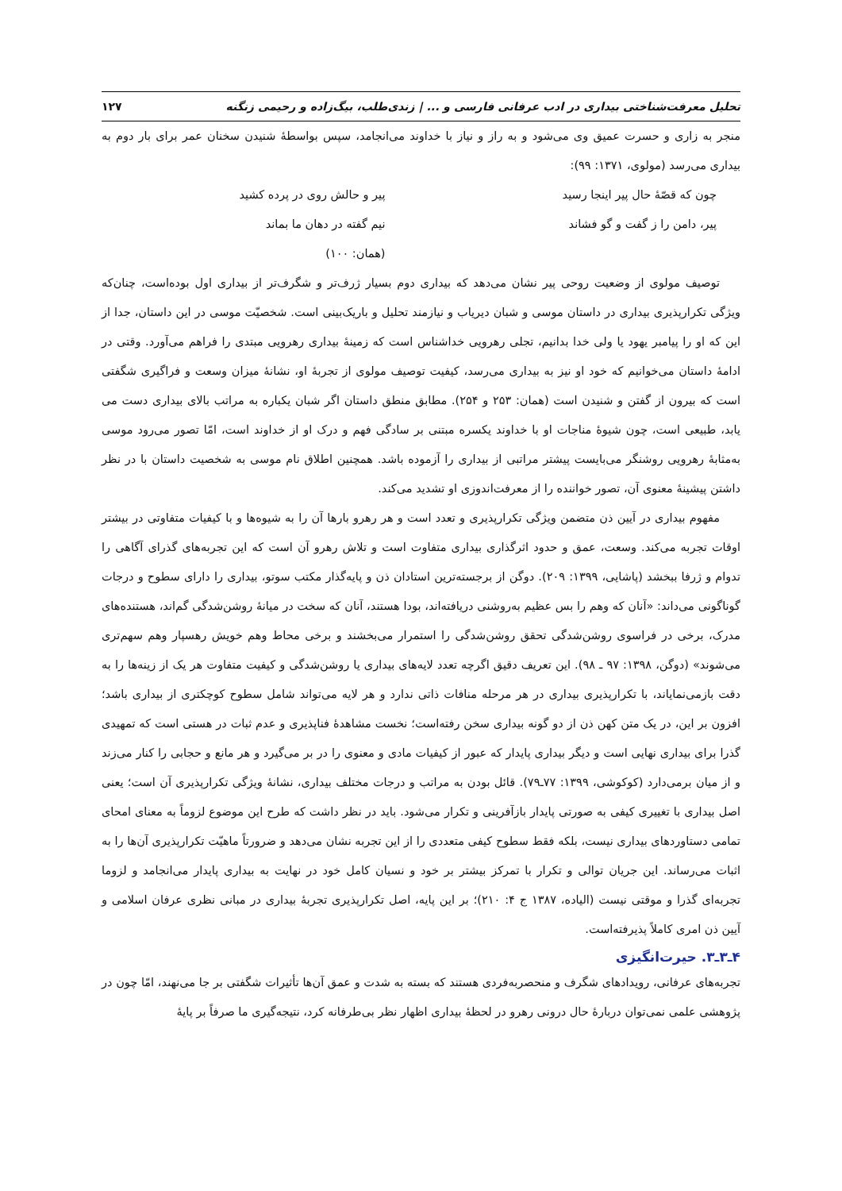تحلیل معرفت‌شناختی بیداری در ادب عرفانی فارسی و ... | زندی‌طلب، بیگ‌زاده و رحیمی زنگنه ۱۲۷
منجر به زاری و حسرت عمیق وی می‌شود و به راز و نیاز با خداوند می‌انجامد، سپس بواسطهٔ شنیدن سخنان عمر برای بار دوم به بیداری می‌رسد (مولوی، ۱۳۷۱: ۹۹):
چون که قصّهٔ حال پیر اینجا رسید پیر و حالش روی در پرده کشید پیر، دامن را ز گفت و گو فشاند نیم گفته در دهان ما بماند (همان: ۱۰۰)
توصیف مولوی از وضعیت روحی پیر نشان می‌دهد که بیداری دوم بسیار ژرف‌تر و شگرف‌تر از بیداری اول بوده‌است، چنان‌که ویژگی تکرارپذیری بیداری در داستان موسی و شبان دیریاب و نیازمند تحلیل و باریک‌بینی است. شخصیّت موسی در این داستان، جدا از این که او را پیامبر یهود یا ولی خدا بدانیم، تجلی رهرویی خداشناس است که زمینهٔ بیداری رهرویی مبتدی را فراهم می‌آورد. وقتی در ادامهٔ داستان می‌خوانیم که خود او نیز به بیداری می‌رسد، کیفیت توصیف مولوی از تجربهٔ او، نشانهٔ میزان وسعت و فراگیری شگفتی است که بیرون از گفتن و شنیدن است (همان: ۲۵۳ و ۲۵۴). مطابق منطق داستان اگر شبان یکباره به مراتب بالای بیداری دست می یابد، طبیعی است، چون شیوهٔ مناجات او با خداوند یکسره مبتنی بر سادگی فهم و درک او از خداوند است، امّا تصور می‌رود موسی به‌مثابهٔ رهرویی روشنگر می‌بایست پیشتر مراتبی از بیداری را آزموده باشد. همچنین اطلاق نام موسی به شخصیت داستان با در نظر داشتن پیشینهٔ معنوی آن، تصور خواننده را از معرفت‌اندوزی او تشدید می‌کند.
مفهوم بیداری در آیین ذن متضمن ویژگی تکرارپذیری و تعدد است و هر رهرو بارها آن را به شیوه‌ها و با کیفیات متفاوتی در بیشتر اوقات تجربه می‌کند. وسعت، عمق و حدود اثرگذاری بیداری متفاوت است و تلاش رهرو آن است که این تجربه‌های گذرای آگاهی را تدوام و ژرفا ببخشد (پاشایی، ۱۳۹۹: ۲۰۹). دوگن از برجسته‌ترین استادان ذن و پایه‌گذار مکتب سوتو، بیداری را دارای سطوح و درجات گوناگونی می‌داند: «آنان که وهم را بس عظیم به‌روشنی دریافته‌اند، بودا هستند، آنان که سخت در میانهٔ روشن‌شدگی گم‌اند، هستنده‌های مدرک، برخی در فراسوی روشن‌شدگی تحقق روشن‌شدگی را استمرار می‌بخشند و برخی محاط وهم خویش رهسپار وهم سهم‌تری می‌شوند» (دوگن، ۱۳۹۸: ۹۷ ـ ۹۸). این تعریف دقیق اگرچه تعدد لایه‌های بیداری یا روشن‌شدگی و کیفیت متفاوت هر یک از زینه‌ها را به دقت بازمی‌نمایاند، با تکرارپذیری بیداری در هر مرحله منافات ذاتی ندارد و هر لایه می‌تواند شامل سطوح کوچکتری از بیداری باشد؛ افزون بر این، در یک متن کهن ذن از دو گونه بیداری سخن رفته‌است؛ نخست مشاهدهٔ فناپذیری و عدم ثبات در هستی است که تمهیدی گذرا برای بیداری نهایی است و دیگر بیداری پایدار که عبور از کیفیات مادی و معنوی را در بر می‌گیرد و هر مانع و حجابی را کنار می‌زند و از میان برمی‌دارد (کوکوشی، ۱۳۹۹: ۷۷ـ۷۹). قائل بودن به مراتب و درجات مختلف بیداری، نشانهٔ ویژگی تکرارپذیری آن است؛ یعنی اصل بیداری با تغییری کیفی به صورتی پایدار بازآفرینی و تکرار می‌شود. باید در نظر داشت که طرح این موضوع لزوماً به معنای امحای تمامی دستاوردهای بیداری نیست، بلکه فقط سطوح کیفی متعددی را از این تجربه نشان می‌دهد و ضرورتاً ماهیّت تکرارپذیری آن‌ها را به اثبات می‌رساند. این جریان توالی و تکرار با تمرکز بیشتر بر خود و نسیان کامل خود در نهایت به بیداری پایدار می‌انجامد و لزوما تجربه‌ای گذرا و موقتی نیست (الیاده، ۱۳۸۷ ج ۴: ۲۱۰)؛ بر این پایه، اصل تکرارپذیری تجربهٔ بیداری در مبانی نظری عرفان اسلامی و آیین ذن امری کاملاً پذیرفته‌است.
۴ـ۳ـ۳. حیرت‌انگیزی
تجربه‌های عرفانی، رویدادهای شگرف و منحصربه‌فردی هستند که بسته به شدت و عمق آن‌ها تأثیرات شگفتی بر جا می‌نهند، امّا چون در پژوهشی علمی نمی‌توان دربارهٔ حال درونی رهرو در لحظهٔ بیداری اظهار نظر بی‌طرفانه کرد، نتیجه‌گیری ما صرفاً بر پایهٔ